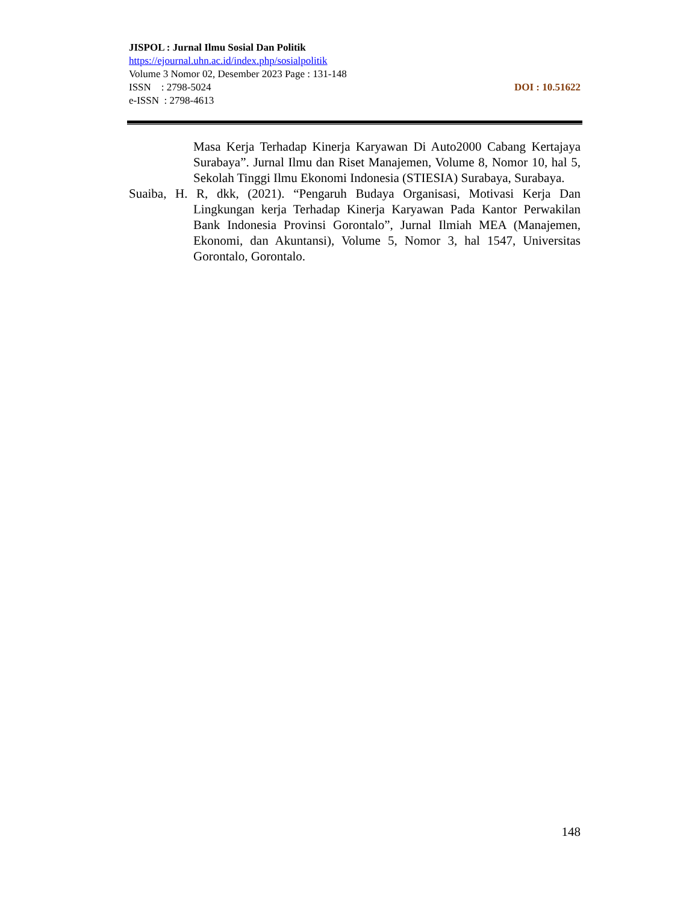JISPOL : Jurnal Ilmu Sosial Dan Politik
https://ejournal.uhn.ac.id/index.php/sosialpolitik
Volume 3 Nomor 02, Desember 2023 Page : 131-148
ISSN : 2798-5024 DOI : 10.51622
e-ISSN : 2798-4613
Masa Kerja Terhadap Kinerja Karyawan Di Auto2000 Cabang Kertajaya Surabaya”. Jurnal Ilmu dan Riset Manajemen, Volume 8, Nomor 10, hal 5, Sekolah Tinggi Ilmu Ekonomi Indonesia (STIESIA) Surabaya, Surabaya.
Suaiba, H. R, dkk, (2021). “Pengaruh Budaya Organisasi, Motivasi Kerja Dan Lingkungan kerja Terhadap Kinerja Karyawan Pada Kantor Perwakilan Bank Indonesia Provinsi Gorontalo”, Jurnal Ilmiah MEA (Manajemen, Ekonomi, dan Akuntansi), Volume 5, Nomor 3, hal 1547, Universitas Gorontalo, Gorontalo.
148